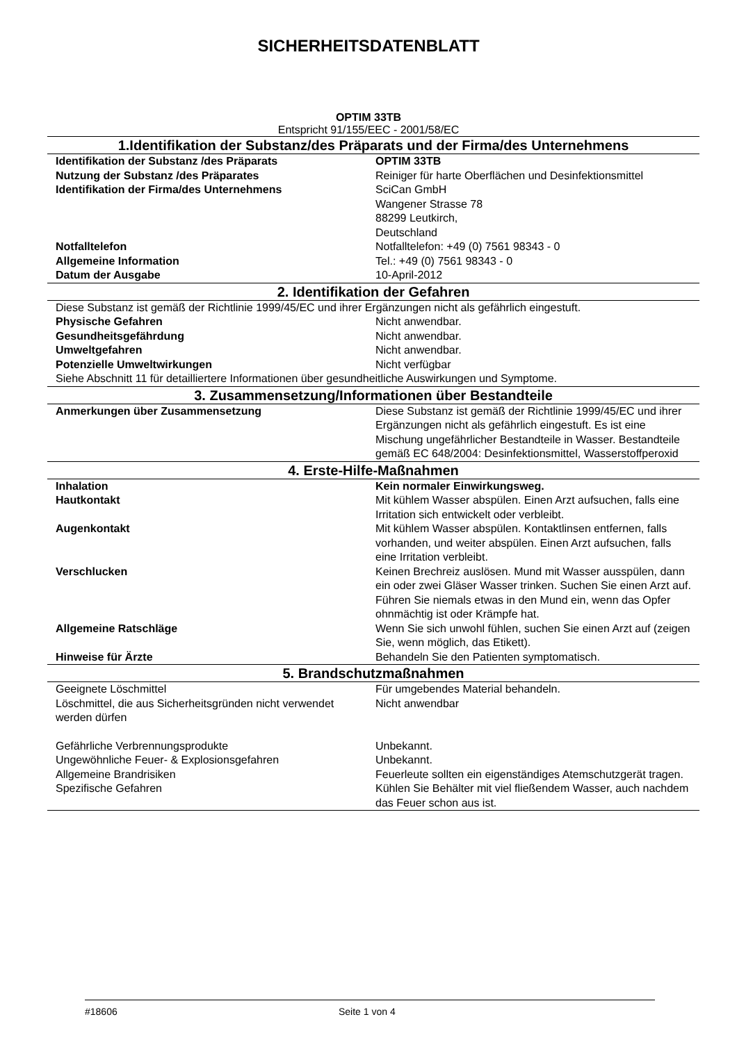SICHERHEITSDATENBLATT
OPTIM 33TB
Entspricht 91/155/EEC - 2001/58/EC
| 1.Identifikation der Substanz/des Präparats und der Firma/des Unternehmens | |
| --- | --- |
| Identifikation der Substanz /des Präparats | OPTIM 33TB |
| Nutzung der Substanz /des Präparates | Reiniger für harte Oberflächen und Desinfektionsmittel |
| Identifikation der Firma/des Unternehmens | SciCan GmbH Wangener Strasse 78 88299 Leutkirch, Deutschland |
| Notfalltelefon | Notfalltelefon: +49 (0) 7561 98343 - 0 |
| Allgemeine Information | Tel.: +49 (0) 7561 98343 - 0 |
| Datum der Ausgabe | 10-April-2012 |
| 2. Identifikation der Gefahren | |
| Diese Substanz ist gemäß der Richtlinie 1999/45/EC und ihrer Ergänzungen nicht als gefährlich eingestuft. | |
| Physische Gefahren | Nicht anwendbar. |
| Gesundheitsgefährdung | Nicht anwendbar. |
| Umweltgefahren | Nicht anwendbar. |
| Potenzielle Umweltwirkungen | Nicht verfügbar |
| Siehe Abschnitt 11 für detailliertere Informationen über gesundheitliche Auswirkungen und Symptome. | |
| 3. Zusammensetzung/Informationen über Bestandteile | |
| Anmerkungen über Zusammensetzung | Diese Substanz ist gemäß der Richtlinie 1999/45/EC und ihrer Ergänzungen nicht als gefährlich eingestuft. Es ist eine Mischung ungefährlicher Bestandteile in Wasser. Bestandteile gemäß EC 648/2004: Desinfektionsmittel, Wasserstoffperoxid |
| 4. Erste-Hilfe-Maßnahmen | |
| Inhalation | Kein normaler Einwirkungsweg. |
| Hautkontakt | Mit kühlem Wasser abspülen. Einen Arzt aufsuchen, falls eine Irritation sich entwickelt oder verbleibt. |
| Augenkontakt | Mit kühlem Wasser abspülen. Kontaktlinsen entfernen, falls vorhanden, und weiter abspülen. Einen Arzt aufsuchen, falls eine Irritation verbleibt. |
| Verschlucken | Keinen Brechreiz auslösen. Mund mit Wasser ausspülen, dann ein oder zwei Gläser Wasser trinken. Suchen Sie einen Arzt auf. Führen Sie niemals etwas in den Mund ein, wenn das Opfer ohnmächtig ist oder Krämpfe hat. |
| Allgemeine Ratschläge | Wenn Sie sich unwohl fühlen, suchen Sie einen Arzt auf (zeigen Sie, wenn möglich, das Etikett). |
| Hinweise für Ärzte | Behandeln Sie den Patienten symptomatisch. |
| 5. Brandschutzmaßnahmen | |
| Geeignete Löschmittel | Für umgebendes Material behandeln. |
| Löschmittel, die aus Sicherheitsgründen nicht verwendet werden dürfen | Nicht anwendbar |
| Gefährliche Verbrennungsprodukte | Unbekannt. |
| Ungewöhnliche Feuer- & Explosionsgefahren | Unbekannt. |
| Allgemeine Brandrisiken | Feuerleute sollten ein eigenständiges Atemschutzgerät tragen. |
| Spezifische Gefahren | Kühlen Sie Behälter mit viel fließendem Wasser, auch nachdem das Feuer schon aus ist. |
#18606 Seite 1 von 4